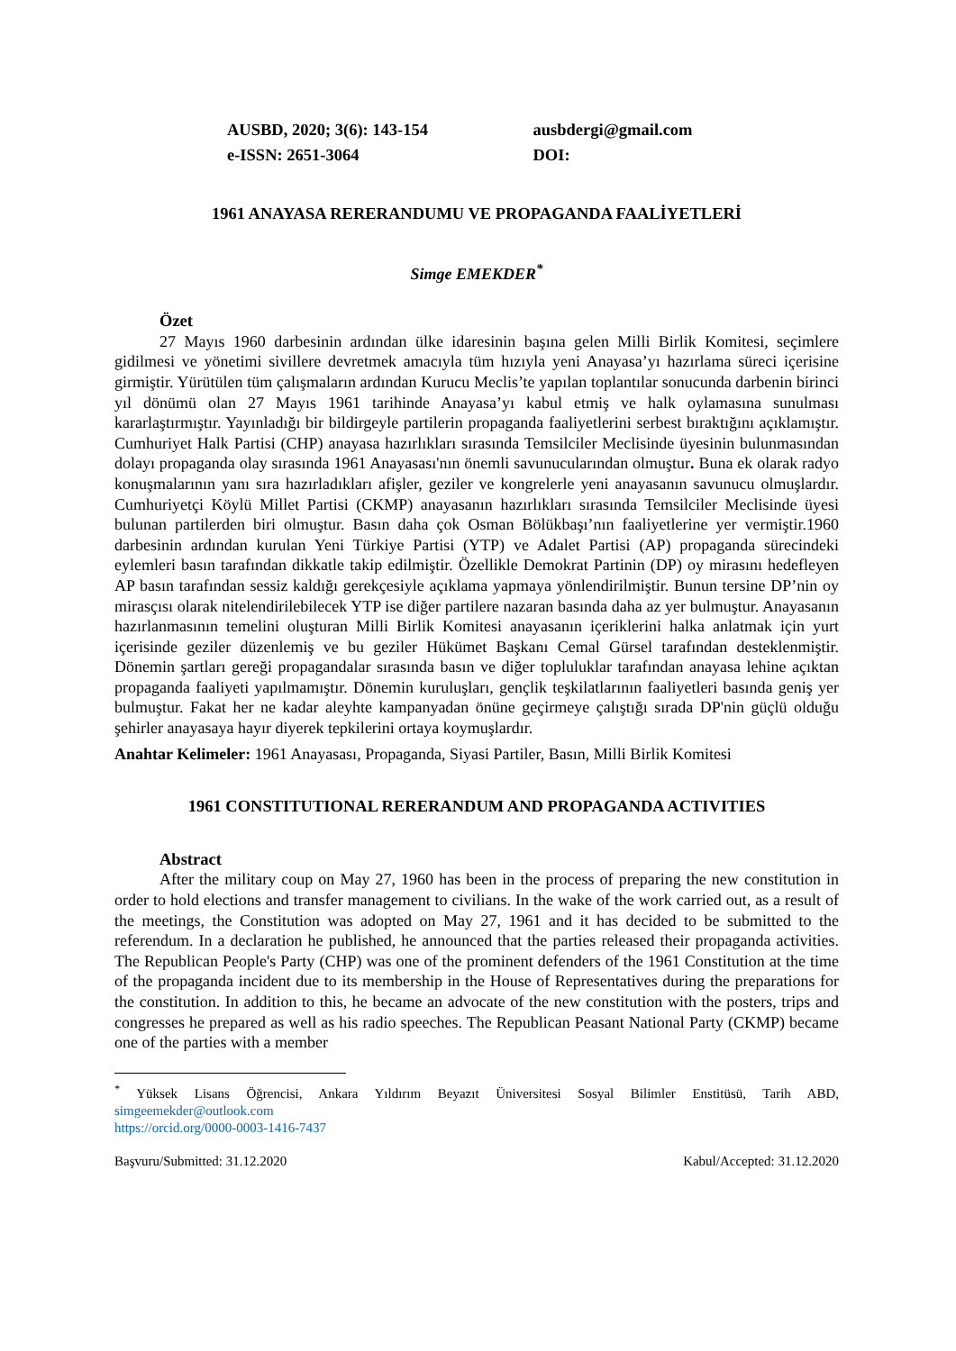AUSBD, 2020; 3(6): 143-154
e-ISSN: 2651-3064
ausbdergi@gmail.com
DOI:
1961 ANAYASA RERERANDUMU VE PROPAGANDA FAALİYETLERİ
Simge EMEKDER<sup>*</sup>
Özet
27 Mayıs 1960 darbesinin ardından ülke idaresinin başına gelen Milli Birlik Komitesi, seçimlere gidilmesi ve yönetimi sivillere devretmek amacıyla tüm hızıyla yeni Anayasa’yı hazırlama süreci içerisine girmiştir. Yürütülen tüm çalışmaların ardından Kurucu Meclis’te yapılan toplantılar sonucunda darbenin birinci yıl dönümü olan 27 Mayıs 1961 tarihinde Anayasa’yı kabul etmiş ve halk oylamasına sunulması kararlaştırmıştır. Yayınladığı bir bildirgeyle partilerin propaganda faaliyetlerini serbest bıraktığını açıklamıştır. Cumhuriyet Halk Partisi (CHP) anayasa hazırlıkları sırasında Temsilciler Meclisinde üyesinin bulunmasından dolayı propaganda olay sırasında 1961 Anayasası'nın önemli savunucularından olmuştur. Buna ek olarak radyo konuşmalarının yanı sıra hazırladıkları afişler, geziler ve kongrelerle yeni anayasanın savunucu olmuşlardır. Cumhuriyetçi Köylü Millet Partisi (CKMP) anayasanın hazırlıkları sırasında Temsilciler Meclisinde üyesi bulunan partilerden biri olmuştur. Basın daha çok Osman Bölükbaşı’nın faaliyetlerine yer vermiştir.1960 darbesinin ardından kurulan Yeni Türkiye Partisi (YTP) ve Adalet Partisi (AP) propaganda sürecindeki eylemleri basın tarafından dikkatle takip edilmiştir. Özellikle Demokrat Partinin (DP) oy mirasını hedefleyen AP basın tarafından sessiz kaldığı gerekçesiyle açıklama yapmaya yönlendirilmiştir. Bunun tersine DP’nin oy mirasçısı olarak nitelendirilebilecek YTP ise diğer partilere nazaran basında daha az yer bulmuştur. Anayasanın hazırlanmasının temelini oluşturan Milli Birlik Komitesi anayasanın içeriklerini halka anlatmak için yurt içerisinde geziler düzenlemiş ve bu geziler Hükümet Başkanı Cemal Gürsel tarafından desteklenmiştir. Dönemin şartları gereği propagandalar sırasında basın ve diğer topluluklar tarafından anayasa lehine açıktan propaganda faaliyeti yapılmamıştır. Dönemin kuruluşları, gençlik teşkilatlarının faaliyetleri basında geniş yer bulmuştur. Fakat her ne kadar aleyhte kampanyadan önüne geçirmeye çalıştığı sırada DP'nin güçlü olduğu şehirler anayasaya hayır diyerek tepkilerini ortaya koymuşlardır.
Anahtar Kelimeler: 1961 Anayasası, Propaganda, Siyasi Partiler, Basın, Milli Birlik Komitesi
1961 CONSTITUTIONAL RERERANDUM AND PROPAGANDA ACTIVITIES
Abstract
After the military coup on May 27, 1960 has been in the process of preparing the new constitution in order to hold elections and transfer management to civilians. In the wake of the work carried out, as a result of the meetings, the Constitution was adopted on May 27, 1961 and it has decided to be submitted to the referendum. In a declaration he published, he announced that the parties released their propaganda activities. The Republican People's Party (CHP) was one of the prominent defenders of the 1961 Constitution at the time of the propaganda incident due to its membership in the House of Representatives during the preparations for the constitution. In addition to this, he became an advocate of the new constitution with the posters, trips and congresses he prepared as well as his radio speeches. The Republican Peasant National Party (CKMP) became one of the parties with a member
<sup>*</sup> Yüksek Lisans Öğrencisi, Ankara Yıldırım Beyazıt Üniversitesi Sosyal Bilimler Enstitüsü, Tarih ABD, simgeemekder@outlook.com
https://orcid.org/0000-0003-1416-7437
Başvuru/Submitted: 31.12.2020 Kabul/Accepted: 31.12.2020